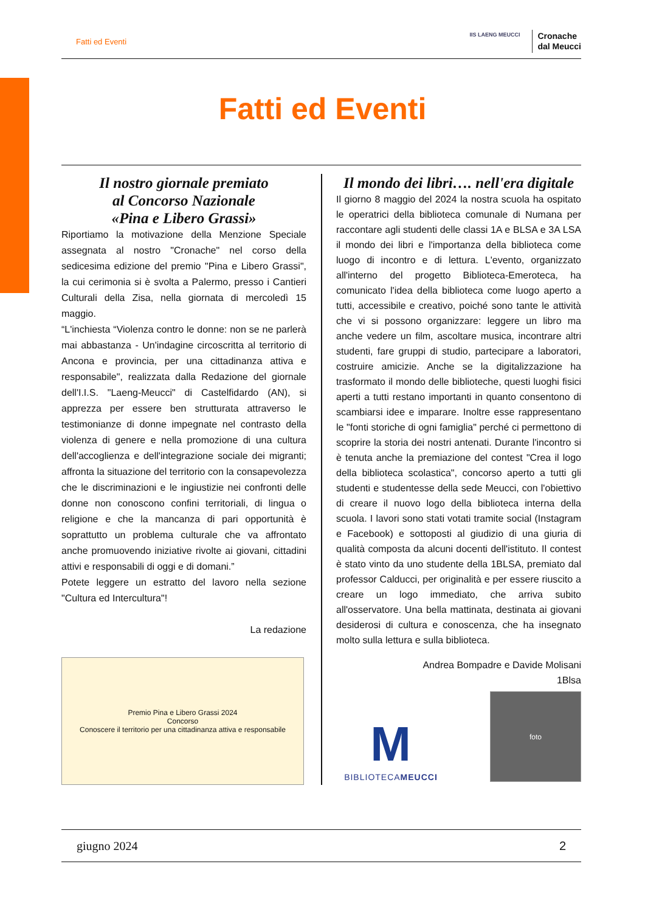Fatti ed Eventi
IIS LAENG MEUCCI
Cronache
dal Meucci
Fatti ed Eventi
Il nostro giornale premiato
al Concorso Nazionale
«Pina e Libero Grassi»
Riportiamo la motivazione della Menzione Speciale assegnata al nostro "Cronache" nel corso della sedicesima edizione del premio "Pina e Libero Grassi", la cui cerimonia si è svolta a Palermo, presso i Cantieri Culturali della Zisa, nella giornata di mercoledì 15 maggio.
“L'inchiesta “Violenza contro le donne: non se ne parlerà mai abbastanza - Un'indagine circoscritta al territorio di Ancona e provincia, per una cittadinanza attiva e responsabile", realizzata dalla Redazione del giornale dell'I.I.S. "Laeng-Meucci" di Castelfidardo (AN), si apprezza per essere ben strutturata attraverso le testimonianze di donne impegnate nel contrasto della violenza di genere e nella promozione di una cultura dell'accoglienza e dell'integrazione sociale dei migranti; affronta la situazione del territorio con la consapevolezza che le discriminazioni e le ingiustizie nei confronti delle donne non conoscono confini territoriali, di lingua o religione e che la mancanza di pari opportunità è soprattutto un problema culturale che va affrontato anche promuovendo iniziative rivolte ai giovani, cittadini attivi e responsabili di oggi e di domani.”
Potete leggere un estratto del lavoro nella sezione "Cultura ed Intercultura"!
La redazione
Premio Pina e Libero Grassi 2024
Concorso
Conoscere il territorio per una cittadinanza attiva e responsabile
Il mondo dei libri…. nell'era digitale
Il giorno 8 maggio del 2024 la nostra scuola ha ospitato le operatrici della biblioteca comunale di Numana per raccontare agli studenti delle classi 1A e BLSA e 3A LSA il mondo dei libri e l'importanza della biblioteca come luogo di incontro e di lettura. L'evento, organizzato all'interno del progetto Biblioteca-Emeroteca, ha comunicato l'idea della biblioteca come luogo aperto a tutti, accessibile e creativo, poiché sono tante le attività che vi si possono organizzare: leggere un libro ma anche vedere un film, ascoltare musica, incontrare altri studenti, fare gruppi di studio, partecipare a laboratori, costruire amicizie. Anche se la digitalizzazione ha trasformato il mondo delle biblioteche, questi luoghi fisici aperti a tutti restano importanti in quanto consentono di scambiarsi idee e imparare. Inoltre esse rappresentano le "fonti storiche di ogni famiglia" perché ci permettono di scoprire la storia dei nostri antenati. Durante l'incontro si è tenuta anche la premiazione del contest "Crea il logo della biblioteca scolastica", concorso aperto a tutti gli studenti e studentesse della sede Meucci, con l'obiettivo di creare il nuovo logo della biblioteca interna della scuola. I lavori sono stati votati tramite social (Instagram e Facebook) e sottoposti al giudizio di una giuria di qualità composta da alcuni docenti dell'istituto. Il contest è stato vinto da uno studente della 1BLSA, premiato dal professor Calducci, per originalità e per essere riuscito a creare un logo immediato, che arriva subito all'osservatore. Una bella mattinata, destinata ai giovani desiderosi di cultura e conoscenza, che ha insegnato molto sulla lettura e sulla biblioteca.
Andrea Bompadre e Davide Molisani
1Blsa
M
BIBLIOTECAMEUCCI
foto
giugno 2024 2